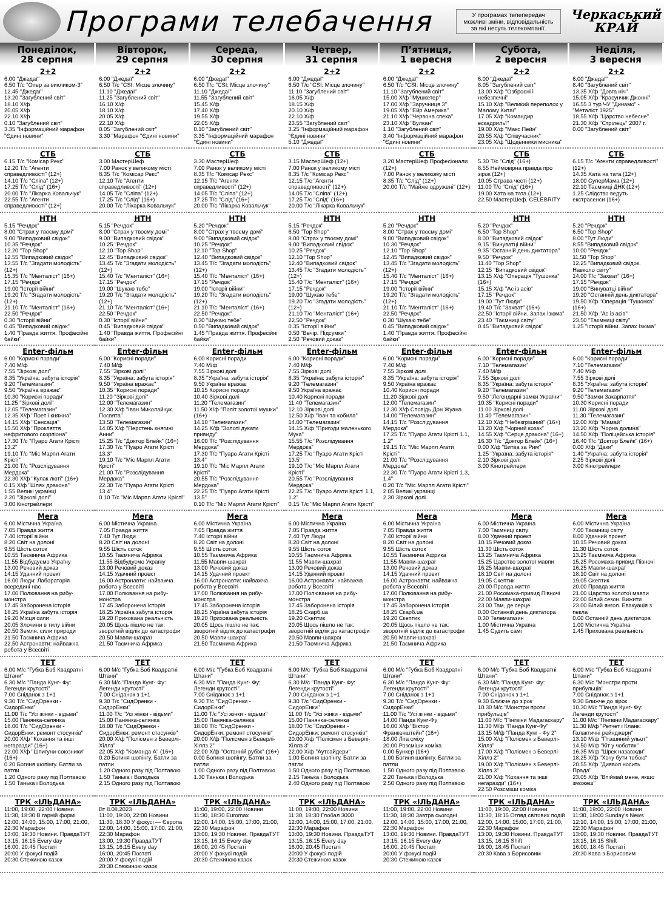Програми телебачення
У програмах телепередач можливі зміни, відповідальність за які несуть телекомпанії.
Черкаський
КРАЙ
| Понеділок, 28 серпня | Вівторок, 29 серпня | Середа, 30 серпня | Четвер, 31 серпня | П’ятниця, 1 вересня | Субота, 2 вересня | Неділя, 3 вересня |
| --- | --- | --- | --- | --- | --- | --- |
| 2+2 6.00 "Джедаї" 6.50 Т/с "Опер за викликом-3" 12.45 "Джедаї" 13.20 "Загублений світ" 18.10 Х/ф 20.05 Х/ф 22.10 Х/ф 0.10 "Загублений світ" 3.35 "Інформаційний марафон "Єдині новини" | 2+2 6.00 "Джедаї" 6.50 Т/с "CSI: Місце злочину" 11.10 "Джедаї" 11.25 "Загублений світ" 16.10 Х/ф 18.10 Х/ф 20.05 Х/ф 22.10 Х/ф 0.05 "Загублений світ" 3.30 "Марафон "Єдині новини" | 2+2 6.00 "Джедаї" 6.50 Т/с "CSI: Місце злочину" 11.10 "Джедаї" 11.55 "Загублений світ" 15.45 Х/ф 17.40 Х/ф 19.55 Х/ф 22.05 Х/ф 0.10 "Загублений світ" 3.35 "Інформаційний марафон "Єдині новини" | 2+2 6.00 "Джедаї" 6.50 Т/с "CSI: Місце злочину" 11.10 "Загублений світ" 16.05 Х/ф 18.15 Х/ф 20.10 Х/ф 22.10 Х/ф 23.55 "Загублений світ" 3.25 "Інформаційний марафон "Єдині новини" 5.10 "Джедаї" | 2+2 6.00 "Джедаї" 6.50 Т/с "CSI: Місце злочину" 11.10 "Загублений світ" 15.00 Х/ф "Мушкетер" 17.00 Х/ф "Заручниця 3" 19.05 Х/ф "Ейр Америка" 21.10 Х/ф "Червона спека" 23.10 Х/ф "Вулкан" 1.10 "Загублений світ" 3.40 "Інформаційний марафон "Єдині новини" | 2+2 6.00 "Джедаї" 8.05 "Загублений світ" 13.00 Х/ф "Озброєні і небезпечні" 15.10 Х/ф "Великий переполох у Малому Китаї" 17.05 Х/ф "Командир ескадрильї" 19.00 Х/ф "Макс Пейн" 20.55 Х/ф "Співучасник" 23.05 Х/ф "Щоденники мисника" | 2+2 6.00 "Джедаї" 8.40 "Загублений світ" 13.35 Х/ф "Довга ніч" 15.05 Х/ф "Красунчик Джонні" 16.55 3 тур ЧУ "Динамо" - "Металіст 1925" 18.55 Х/ф "Царство небесне" 21.30 Х/ф "Стрілець" 2007 г. 0.00 "Загублений світ" |
| СТБ 6.15 Т/с "Комісар Рекс" 12.20 Т/с "Агенти справедливості" (12+) 14.10 Т/с "Сліпа" (12+) 17.25 Т/с "Слід" (16+) 20.00 Т/с "Лікарка Ковальчук" 22.55 Т/с "Агенти справедливості" (12+) | СТБ 3.00 МастерШеф 7.00 Ранок у великому місті 8.35 Т/с "Комісар Рекс" 12.10 Т/с "Агенти справедливості" (12+) 14.05 Т/с "Сліпа" (12+) 17.25 Т/с "Слід" (16+) 20.00 Т/с "Лікарка Ковальчук" | СТБ 3.30 МастерШеф 7.00 Ранок у великому місті 8.35 Т/с "Комісар Рекс" 12.15 Т/с "Агенти справедливості" (12+) 14.05 Т/с "Сліпа" (12+) 17.25 Т/с "Слід" (16+) 20.00 Т/с "Лікарка Ковальчук" | СТБ 3.15 МастерШеф (12+) 7.00 Ранок у великому місті 8.35 Т/с "Комісар Рекс" 12.15 Т/с "Агенти справедливості" (12+) 14.05 Т/с "Сліпа" (12+) 17.25 Т/с "Слід" (16+) 20.00 Т/с "Лікарка Ковальчук" | СТБ 3.20 МастерШеф Професіонали (12+) 7.00 Ранок у великому місті 8.35 Т/с "Слід" (12+) 20.00 Т/с "Майже одружені" (12+) | СТБ 5.30 Т/с "Слід" (16+) 8.55 Неймовірна правда про зірок (12+) 10.05 Страва честі (12+) 11.00 Т/с "Слід" (16+) 19.00 Хата на тата (12+) 22.50 МастерШеф. CELEBRITY | СТБ 6.15 Т/с "Агенти справедливості" (12+) 14.35 Хата на тата (12+) 18.00 СуперМама (12+) 22.10 Таємниці ДНК (12+) 1.25 Слідство ведуть екстрасенси (16+) |
| НТН 5.15 "Речдок" 8.00 "Страх у твоєму домі" 9.00 "Випадковий свідок" 10.35 "Речдок" 12.20 "Top Shop" 12.55 "Випадковий свідок" 13.55 Т/с "Згадати молодість" (12+) 15.35 Т/с "Менталіст" (16+) 17.15 "Речдок" 19.00 "Історії війни" 19.20 Т/с "Згадати молодість" (12+) 21.10 Т/с "Менталіст" (16+) 22.50 "Речдок" 0.30 "Історії війни" 0.45 "Випадковий свідок" 1.40 "Правда життя. Професійні байки" | НТН 5.15 "Речдок" 8.00 "Страх у твоєму домі" 9.00 "Випадковий свідок" 10.25 "Речдок" 12.10 "Top Shop" 12.45 "Випадковий свідок" 13.45 Т/с "Згадати молодість" (12+) 15.40 Т/с "Менталіст" (16+) 17.15 "Речдок" 19.00 "Шукаю тебе" 19.20 Т/с "Згадати молодість" (12+) 21.10 Т/с "Менталіст" (16+) 22.50 "Речдок" 0.30 "Історії війни" 0.45 "Випадковий свідок" 1.40 "Правда життя. Професійні байки" | НТН 5.20 "Речдок" 8.00 "Страх у твоєму домі" 9.00 "Випадковий свідок" 10.25 "Речдок" 12.10 "Top Shop" 12.40 "Випадковий свідок" 13.45 Т/с "Згадати молодість" (12+) 15.40 Т/с "Менталіст" (16+) 17.15 "Речдок" 19.00 "Історії війни" 19.20 Т/с "Згадати молодість" (12+) 21.10 Т/с "Менталіст" (16+) 22.50 "Речдок" 0.30 "Шукаю тебе" 0.50 "Випадковий свідок" 1.45 "Правда життя. Професійні байки" | НТН 5.15 "Речдок" 6.50 "Top Shop" 8.00 "Страх у твоєму домі" 9.00 "Випадковий свідок" 10.25 "Речдок" 12.10 "Top Shop" 12.40 "Випадковий свідок" 13.45 Т/с "Згадати молодість" (12+) 15.40 Т/с "Менталіст" (16+) 17.15 "Речдок" 19.00 "Шукаю тебе" 19.20 Т/с "Згадати молодість" (12+) 21.10 Т/с "Менталіст" (16+) 22.50 "Речдок" 0.35 "Історії війни" 0.50 "Вечір. Підсумки" 2.50 "Речовий доказ" | НТН 5.20 "Речдок" 8.00 "Страх у твоєму домі" 9.00 "Випадковий свідок" 10.30 "Речдок" 12.10 "Top Shop" 12.45 "Випадковий свідок" 13.45 Т/с "Згадати молодість" (12+) 15.40 Т/с "Менталіст" (16+) 17.15 "Речдок" 19.00 "Історії війни" 19.20 Т/с "Згадати молодість" (12+) 21.10 Т/с "Менталіст" (16+) 22.50 "Речдок" 0.30 "Шукаю тебе" 0.45 "Випадковий свідок" 1.40 "Правда життя. Професійні байки" | НТН 5.20 "Речдок" 6.50 "Top Shop" 8.00 "Випадковий свідок" 9.15 "Винуватці війни" 9.35 "Останній день диктатора" 9.50 "Речдок" 11.40 "Top Shop" 12.15 "Випадковий свідок" 13.15 Х/ф "Операція "Тушонка" (16+) 15.15 Х/ф "Ас із асів" 17.15 "Речдок" 19.00 "Тут Люди" 19.40 Т/с "Захват" (16+) 22.50 "Історії війни. Запах Ізюма" 23.40 "Таємниці світу" 0.45 "Випадковий свідок" | НТН 5.20 "Речдок" 6.50 "Top Shop" 8.00 "Тут Люди" 8.55 "Випадковий свідок" 10.00 "Речдок" 11.50 "Top Shop" 12.25 "Випадковий свідок. Навколо світу" 14.00 Т/с "Захват" (16+) 17.15 "Речдок" 19.00 "Винуватці війни" 19.20 "Останній день диктатора" 19.50 Х/ф "Операція "Тушонка" (16+) 21.50 Х/ф "Ас із асів" 23.50 "Таємниці світу" 1.25 "Історії війни. Запах Ізюма" |
| Enter-фільм 6.00 "Корисні поради" 7.40 М/ф 7.55 "Зіркові долі" 8.35 "Україна: забута історія" 9.20 "Телемагазин" 9.50 "Україна вражає" 10.30 "Корисні поради" 11.25 "Зіркові долі" 12.05 "Телемагазин" 12.35 Х/ф "Поет і княжна" 14.15 Х/ф "Сенсація" 15.50 Х/ф "Прокляття нефритового скорпіона" 17.30 Т/с "Пуаро Агати Крісті 13.2" 19.10 Т/с "Міс Марпл Агати Крісті" 21.00 Т/с "Розслідування Мердока" 22.30 Х/ф "Кулак люті" (16+) 0.15 Х/ф "Шлях дракона" 1.55 Великі українці 2.20 "Зіркові долі" 3.00 Кінотрейлери | Enter-фільм 6.00 "Корисні поради" 7.40 М/ф 7.55 "Зіркові долі" 8.35 "Україна: забута історія" 9.50 "Україна вражає" 10.35 "Корисні поради" 11.20 "Зіркові долі" 12.00 "Телемагазин" 12.30 Х/ф "Іван Миколайчук. Посвята" 13.50 "Телемагазин" 14.05 Х/ф "Перстень княгині Анни" 15.25 Т/с "Доктор Блейк" (16+) 17.30 Т/с "Пуаро Агати Крісті 13.3" 19.10 Т/с "Міс Марпл Агати Крісті" 21.00 Т/с "Розслідування Мердока" 22.30 Т/с "Пуаро Агати Крісті 13.4" 0.10 Т/с "Міс Марпл Агати Крісті" | Enter-фільм 6.00 Корисні поради 7.40 М/ф 7.55 Зіркові долі 8.35 "Україна: забута історія" 9.50 Україна вражає 10.15 Корисні поради 10.40 Зіркові долі 11.20 "Телемагазин" 11.50 Х/ф "Політ золотої мушки" (16+) 14.10 "Телемагазин" 14.25 Х/ф "Золоті дукати привиду" 16.00 Т/с "Розслідування Мердока" 17.30 Т/с "Пуаро Агати Крісті 13.4" 19.10 Т/с "Міс Марпл Агати Крісті" 20.55 Т/с "Розслідування Мердока" 22.25 Т/с "Пуаро Агати Крісті 13.5" 0.10 Т/с "Міс Марпл Агати Крісті" | Enter-фільм 6.00 "Корисні поради" 7.40 М/ф 7.55 Зіркові долі 8.35 "Україна: забута історія" 9.20 "Телемагазин" 9.50 Україна вражає 10.40 Корисні поради 11.40 "Телемагазин" 12.10 Зіркові долі 12.50 Х/ф "Іван та кобила" 14.00 "Телемагазин" 14.15 Х/ф "Пригоди маленького Мука" 15.55 Т/с "Розслідування Мердока" 17.25 Т/с "Пуаро Агати Крісті 13.5" 19.10 Т/с "Міс Марпл Агати Крісті" 20.55 Т/с "Розслідування Мердока" 22.25 Т/с "Пуаро Агати Крісті 1.1, 1.2" 0.15 Т/с "Міс Марпл Агати Крісті" | Enter-фільм 6.00 "Корисні поради" 7.40 М/ф 7.55 Зіркові долі 8.35 "Україна: забута історія" 9.50 Україна вражає 10.40 Корисні поради 11.20 Зіркові долі 12.00 "Телемагазин" 12.30 Х/ф Сповідь Дон Жуана 14.00 "Телемагазин" 14.15 Т/с "Розслідування Мердока" 17.25 Т/с "Пуаро Агати Крісті 1.1, 1.2" 19.15 Т/с "Міс Марпл Агати Крісті" 21.00 Т/с "Розслідування Мердока" 22.30 Т/с "Пуаро Агати Крісті 1.3, 1.4" 0.20 Т/с "Міс Марпл Агати Крісті" 2.05 Великі українці 2.30 Зіркові долі | Enter-фільм 6.00 "Корисні поради" 7.10 "Телемагазин" 7.40 М/ф 7.55 Зіркові долі 8.35 "Україна: забута історія" 9.20 "Телемагазин" 9.50 "Легендарні замки України" 10.35 "Корисні поради" 11.00 Зіркові долі 11.40 "Телемагазин" 12.10 Х/ф "Небезгрішний" (16+) 13.20 Х/ф "Чорний козак" 14.55 Х/ф "Серце дракона" (16+) 16.30 Т/с "Доктор Блейк" (16+) 0.00 Х/ф "Битва за Рим" 1.25 "Україна: забута історія" 2.10 Зіркові долі 3.00 Кінотрейлери | Enter-фільм 6.00 "Корисні поради" 7.10 "Телемагазин" 7.40 М/ф 7.55 Зіркові долі 8.35 "Україна: забута історія" 9.20 "Телемагазин" 9.50 "Замки Закарпаття" 10.30 Корисні поради 11.00 Зіркові долі 11.30 "Телемагазин" 12.00 Х/ф "Мамай" 13.20 Х/ф "Чорна долина" 14.50 Х/ф "Поліцейська історія" 16.40 Т/с "Доктор Блейк" (16+) 0.00 Х/ф "Даки" 1.40 "Україна: забута історія" 2.25 Зіркові долі 3.00 Кінотрейлери |
| Мега 6.00 Містична Україна 7.05 Правда життя 7.40 Історії війни 8.20 Світ на долоні 9.55 Шість соток 10.55 Таємнича Африка 11.55 Відбудуємо Україну 13.00 Речовий доказ 14.15 Удачний проект 16.00 Люди: Лабораторія всередині нас 17.00 Полювання на рибу-монстра 17.45 Заборонена історія 18.25 Україна забута історія 19.20 Місця сили 20.05 Злочини в тилу війни 20.50 Земля: сили природи 21.50 Таємнича Африка 22.50 Астронавти: найважча робота у Всесвіті | Мега 6.00 Містична Україна 7.05 Правда життя 7.40 Тут Люди 8.20 Світ на долоні 9.55 Шість соток 10.55 Таємнича Африка 11.55 Відбудуємо Україну 13.00 Речовий доказ 14.15 Удачний проект 16.00 Астронавти: найважча робота у Всесвіті 17.00 Полювання на рибу-монстра 17.45 Заборонена історія 18.25 Україна забута історія 19.20 Прихована реальність 20.05 Щось пішло не так: зворотній відлік до катастрофи 20.50 Мавпи-шахраї 21.50 Таємнича Африка | Мега 6.00 Містична Україна 7.05 Правда життя 7.40 Історії війни 8.20 Світ на долоні 9.55 Шість соток 10.55 Таємнича Африка 11.55 Мавпи-шахраї 13.00 Речовий доказ 14.15 Удачний проект 16.00 Астронавти: найважча робота у Всесвіті 17.00 Полювання на рибу-монстра 17.45 Заборонена історія 18.25 Україна забута історія 19.20 Прихована реальність 20.05 Щось пішло не так: зворотній відлік до катастрофи 20.50 Мавпи-шахраї 21.50 Таємнича Африка | Мега 6.00 Містична Україна 7.05 Правда життя 7.40 Тут Люди 8.20 Світ на долоні 9.55 Шість соток 10.55 Таємнича Африка 11.55 Мавпи-шахраї 13.00 Речовий доказ 14.15 Удачний проект 16.00 Астронавти: найважча робота у Всесвіті 17.00 Полювання на рибу-монстра 17.45 Заборонена історія 18.25 Скарб.ua 19.20 Скептик 20.05 Щось пішло не так: зворотній відлік до катастрофи 20.50 Мавпи-шахраї 21.50 Таємнича Африка | Мега 6.00 Містична Україна 7.05 Правда життя 7.40 Історії війни 8.20 Світ на долоні 9.55 Шість соток 10.55 Таємнича Африка 11.55 Мавпи-шахраї 13.00 Речовий доказ 14.15 Удачний проект 16.00 Астронавти: найважча робота у Всесвіті 17.00 Полювання на рибу-монстра 17.45 Заборонена історія 18.25 Скарб.ua 19.20 Скептик 20.05 Щось пішло не так: зворотній відлік до катастрофи 20.50 Мавпи-шахраї 21.50 Таємнича Африка | Мега 6.00 Містична Україна 7.00 Таємниці світу 8.00 Удачний проект 10.15 Речовий доказ 11.30 Шість соток 13.25 Таємнича Африка 15.25 Царство золотої мавпи 16.25 Мавпи-шахраї 18.10 Світ на долоні 19.05 Скептик 20.00 Правда життя 21.00 Росомаха-привид Півночі 22.00 Мавпи-шахраї 23.00 Там, де серце 0.00 Останній день диктатора 0.30 Телемагазин 1.00 Містична Україна 1.45 Судить самі | Мега 6.00 Містична Україна 7.00 Таємниці світу 8.00 Удачний проект 10.15 Речовий доказ 11.30 Шість соток 13.25 Таємнича Африка 15.25 Росомаха-привид Півночі 16.25 Мавпи-шахраї 18.10 Світ на долоні 19.05 Скептик 20.00 Правда життя 21.00 Царство золотої мавпи 22.00 Білий сезон. Вижити 23.00 Білий янгол. Евакуація з пекла 0.00 Останній день диктатора 1.00 Містична Україна 1.45 Прихована реальність |
| ТЕТ 6.00 М/с "Губка Боб Квадратні Штани" 6.30 М/с "Панда Кунг- Фу: Легенди крутості" 7.00 Сніданок з 1+1 9.30 Т/с "СидОренки - СидорЕнки" 11.00 Т/с "Усі жінки - відьми" 15.00 Панянка-селянка 18.00 Т/с "СидОренки - СидорЕнки: ремонт стосунків" 20.00 Х/ф "Кохання та інші негаразди" (16+) 22.00 Х/ф "Шпигуни-союзники" (16+) 0.20 Богиня шопінгу. Батли за патли 1.20 Одного разу під Полтавою 1.50 Танька і Володька | ТЕТ 6.00 М/с "Губка Боб Квадратні Штани" 6.30 М/с "Панда Кунг- Фу: Легенди крутості" 7.00 Сніданок з 1+1 9.30 Т/с "СидОренки - СидорЕнки" 11.00 Т/с "Усі жінки - відьми" 15.00 Панянка-селянка 18.00 Т/с "СидОренки - СидорЕнки: ремонт стосунків" 20.00 Х/ф "Полісмен з Беверлі-Хіллз" 22.05 Х/ф "Команда А" (16+) 0.20 Богиня шопінгу. Батли за патли 1.20 Одного разу під Полтавою 1.50 Танька і Володька 2.15 Одного разу під Полтавою | ТЕТ 6.00 М/с "Губка Боб Квадратні Штани" 6.30 М/с "Панда Кунг- Фу: Легенди крутості" 7.00 Сніданок з 1+1 9.30 Т/с "СидОренки - СидорЕнки" 11.00 Т/с "Усі жінки - відьми" 15.00 Панянка-селянка 18.00 Т/с "СидОренки - СидорЕнки: ремонт стосунків" 20.00 Х/ф "Полісмен з Беверлі-Хіллз 2" 22.00 Х/ф "Останній рубіж" (16+) 0.00 Богиня шопінгу. Батли за патли 1.00 Одного разу під Полтавою 1.30 Танька і Володька | ТЕТ 6.00 М/с "Губка Боб Квадратні Штани" 6.30 М/с "Панда Кунг- Фу: Легенди крутості" 7.00 Сніданок з 1+1 9.30 Т/с "СидОренки - СидорЕнки" 11.00 Т/с "Усі жінки - відьми" 15.00 Панянка-селянка 18.00 Т/с "СидОренки - СидорЕнки: ремонт стосунків" 20.00 Х/ф "Полісмен з Беверлі-Хіллз 3" 22.00 Х/ф "Аутсайдери" 1.00 Богиня шопінгу. Батли за патли 1.50 Одного разу під Полтавою 2.15 Танька і Володька 2.40 Одного разу під Полтавою | ТЕТ 6.00 М/с "Губка Боб Квадратні Штани" 6.30 М/с "Панда Кунг- Фу: Легенди крутості" 7.00 Сніданок з 1+1 9.30 Т/с "СидОренки - СидорЕнки" 11.00 Т/с "Усі жінки - відьми" 14.00 Панда Кунг-Фу 16.00 Х/ф "Віктор Франкенштейн" (16+) 18.00 Ліга сміху 20.00 Розсміши коміка 0.00 Бункер (16+) 1.00 Богиня шопінгу. Батли за патли 1.50 Одного разу під Полтавою 2.20 Танька і Володька 2.50 Одного разу під Полтавою | ТЕТ 6.00 М/с "Губка Боб Квадратні Штани" 6.30 М/с "Панда Кунг- Фу: Легенди крутості" 7.00 Сніданок з 1+1 9.30 Ближче до зірок 10.30 М/с "Монстри проти прибульців" 11.00 М/с "Пінгвіни Мадагаскару" 11.30 М/ф "Панда Кунг-Фу" 13.15 М/ф "Панда Кунг - Фу 2" 15.00 Х/ф "Полісмен з Беверлі-Хіллз" 17.00 Х/ф "Полісмен з Беверлі-Хіллз 2" 19.00 Х/ф "Полісмен з Беверлі-Хіллз 3" 21.00 Х/ф "Кохання та інші негаразди" (16+) 22.50 Розсміши коміка | ТЕТ 6.00 М/с "Губка Боб Квадратні Штани" 6.30 М/с "Монстри проти прибульців" 7.00 Сніданок з 1+1 9.30 Ближче до зірок 10.30 М/с "Панда Кунг- Фу: Легенди крутості" 11.00 М/с "Пінгвіни Мадагаскару" 11.30 М/ф "Ретчет і Кланк: Галактичні рейнджери" 13.10 М/ф "Пташиний ульот" 14.50 М/ф "Кіт у чоботях" 16.35 М/ф "Шрек назавжди" 18.25 Х/ф "Хочу бути тобою" 20.55 Х/ф "Диявол носить Прада" 23.05 Х/ф "Впіймай мене, якщо зможеш" |
| ТРК «ІЛЬДАНА» 11:00, 19:00, 22:00 Новини 11:30, 18:30 В гарній формі 12:00, 14:00, 15:00, 17:00, 21:00, 22:30 Марафон 13:00, 19:30 Новини. ПравдаТУТ 13:15, 16:15 Every day 16:00, 20:45 Постаті 20:00 У фокусі подій 20:30 Стежиною казок | ТРК «ІЛЬДАНА» Вт 8.08.2023 11:00, 19:00, 22:00 Новини 11:30, 18:30 У фокусі — Європа 12:00, 14:00, 15:00, 17:00, 21:00, 22:30 Марафон 13:00, 19:30 ПравдаТУТ 13:15, 16:15 Every day 16:00, 20:45 Постаті 20:00 У фокусі подій 20:30 Стежиною казок | ТРК «ІЛЬДАНА» 11:00, 19:00, 22:00 Новини 11:30, 18:30 Euromax 12:00, 14:00, 15:00, 17:00, 21:00, 22:30 Марафон 13:00, 19:30 Новини. ПравдаТУТ 13:15, 16:15 Every day 16:00, 20:45 Постаті 20:00 У фокусі подій 20:30 Стежиною казок | ТРК «ІЛЬДАНА» 11:00, 19:00, 22:00 Новини 11:30, 18:30 Глобал 3000 12:00, 14:00, 15:00, 17:00, 21:00, 22:30 Марафон 13:00, 19:30 Новини. ПравдаТУТ 13:15, 16:15 Every day 16:00, 20:45 Постаті 20:00 У фокусі подій 20:30 Стежиною казок | ТРК «ІЛЬДАНА» 11:00, 19:00, 22:00 Новини 11:30, 18:30 Завтра сьогодні 12:00, 14:00, 15:00, 17:00, 21:00, 22:30 Марафон 13:00, 19:30 Новини. ПравдаТУТ 13:15, 16:15 Every day 16:00, 20:45 Постаті 20:00 У фокусі подій 20:30 Стежиною казок | ТРК «ІЛЬДАНА» 11:00, 19:00, 22:00 Новини 11:30, 18:15 Огляд світових подій 12:00, 14:00, 15:00, 17:00, 21:00, 22:30 Марафон 13:00, 19:30 Новини. ПравдаТУТ 13:15, 16:15 Shift 16:00, 18:45 Постаті 20:30 Кава з Борисовим | ТРК «ІЛЬДАНА» 11:00, 19:00, 22:00 Новини 11:30, 18:00 Sunday’s News 12:10, 14:00, 15:00, 17:00, 21:00, 22:30 Марафон 13:00, 19:30 Новини. ПравдаТУТ 13:15, 16:15 Shift 16:00, 18:45 Постаті 20:30 Кава з Борисовим |